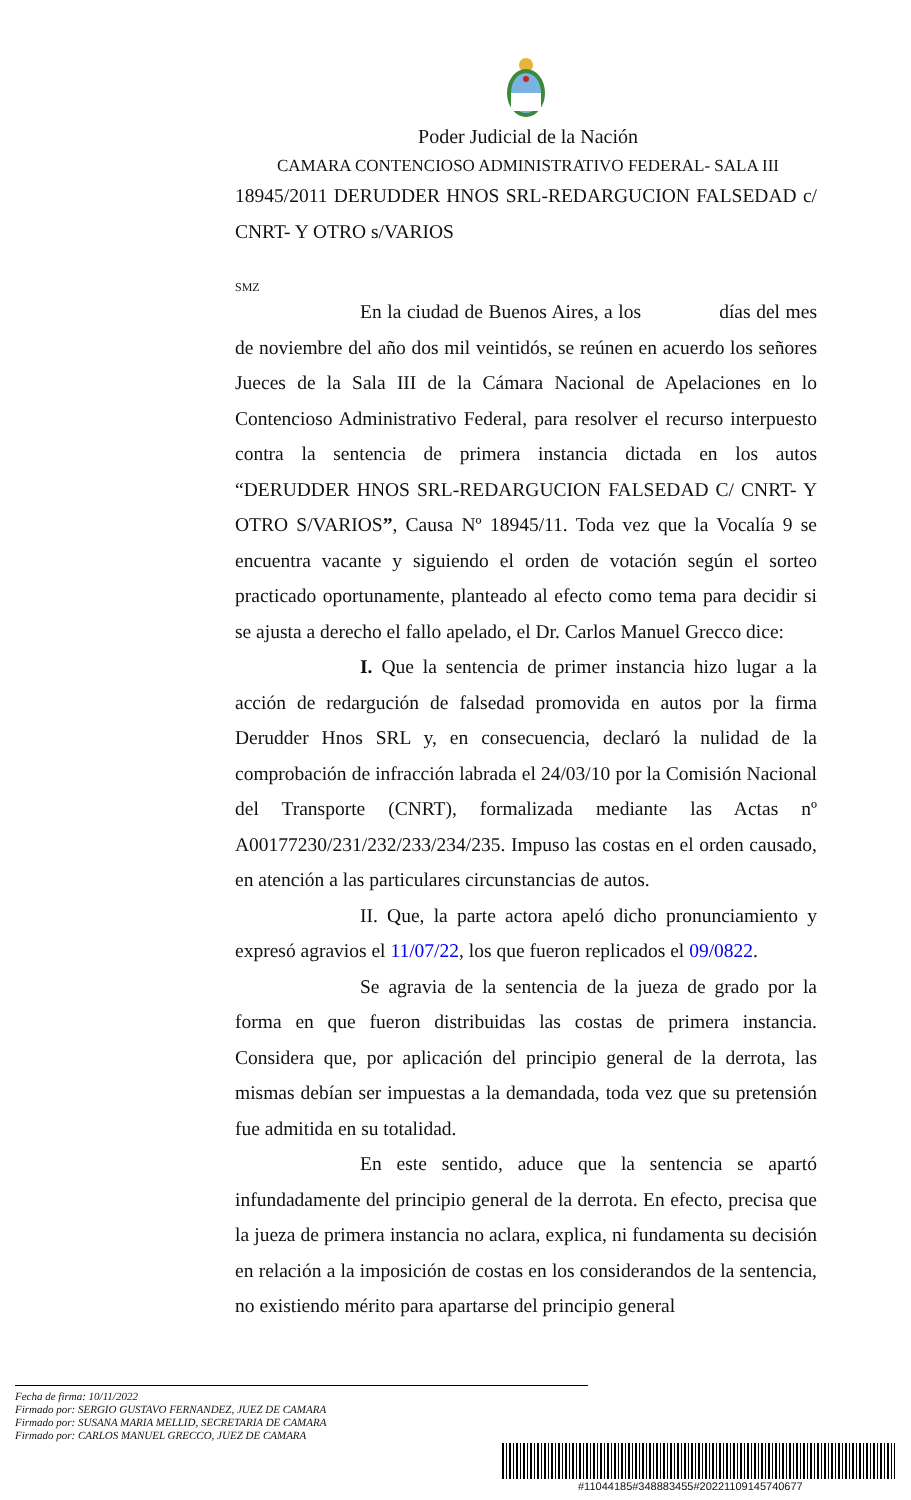Poder Judicial de la Nación
CAMARA CONTENCIOSO ADMINISTRATIVO FEDERAL- SALA III
18945/2011 DERUDDER HNOS SRL-REDARGUCION FALSEDAD c/ CNRT- Y OTRO s/VARIOS
SMZ
En la ciudad de Buenos Aires, a los días del mes de noviembre del año dos mil veintidós, se reúnen en acuerdo los señores Jueces de la Sala III de la Cámara Nacional de Apelaciones en lo Contencioso Administrativo Federal, para resolver el recurso interpuesto contra la sentencia de primera instancia dictada en los autos “DERUDDER HNOS SRL-REDARGUCION FALSEDAD C/ CNRT- Y OTRO S/VARIOS”, Causa Nº 18945/11. Toda vez que la Vocalía 9 se encuentra vacante y siguiendo el orden de votación según el sorteo practicado oportunamente, planteado al efecto como tema para decidir si se ajusta a derecho el fallo apelado, el Dr. Carlos Manuel Grecco dice:
I. Que la sentencia de primer instancia hizo lugar a la acción de redargución de falsedad promovida en autos por la firma Derudder Hnos SRL y, en consecuencia, declaró la nulidad de la comprobación de infracción labrada el 24/03/10 por la Comisión Nacional del Transporte (CNRT), formalizada mediante las Actas nº A00177230/231/232/233/234/235. Impuso las costas en el orden causado, en atención a las particulares circunstancias de autos.
II. Que, la parte actora apeló dicho pronunciamiento y expresó agravios el 11/07/22, los que fueron replicados el 09/0822.
Se agravia de la sentencia de la jueza de grado por la forma en que fueron distribuidas las costas de primera instancia. Considera que, por aplicación del principio general de la derrota, las mismas debían ser impuestas a la demandada, toda vez que su pretensión fue admitida en su totalidad.
En este sentido, aduce que la sentencia se apartó infundadamente del principio general de la derrota. En efecto, precisa que la jueza de primera instancia no aclara, explica, ni fundamenta su decisión en relación a la imposición de costas en los considerandos de la sentencia, no existiendo mérito para apartarse del principio general
Fecha de firma: 10/11/2022
Firmado por: SERGIO GUSTAVO FERNANDEZ, JUEZ DE CAMARA
Firmado por: SUSANA MARIA MELLID, SECRETARIA DE CAMARA
Firmado por: CARLOS MANUEL GRECCO, JUEZ DE CAMARA
#11044185#348883455#20221109145740677